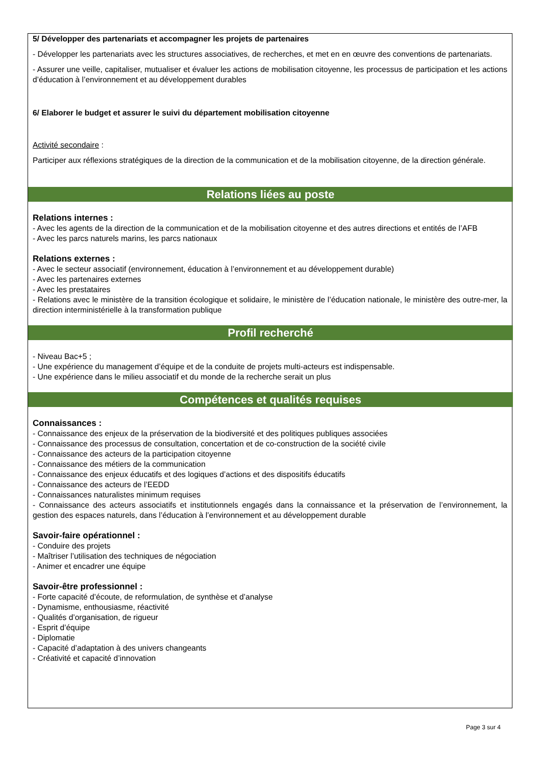5/ Développer des partenariats et accompagner les projets de partenaires
- Développer les partenariats avec les structures associatives, de recherches, et met en en œuvre des conventions de partenariats.
- Assurer une veille, capitaliser, mutualiser et évaluer les actions de mobilisation citoyenne, les processus de participation et les actions d’éducation à l’environnement et au développement durables
6/ Elaborer le budget et assurer le suivi du département mobilisation citoyenne
Activité secondaire :
Participer aux réflexions stratégiques de la direction de la communication et de la mobilisation citoyenne, de la direction générale.
Relations liées au poste
Relations internes :
- Avec les agents de la direction de la communication et de la mobilisation citoyenne et des autres directions et entités de l’AFB
- Avec les parcs naturels marins, les parcs nationaux
Relations externes :
- Avec le secteur associatif (environnement, éducation à l’environnement et au développement durable)
- Avec les partenaires externes
- Avec les prestataires
- Relations avec le ministère de la transition écologique et solidaire, le ministère de l’éducation nationale, le ministère des outre-mer, la direction interministérielle à la transformation publique
Profil recherché
- Niveau Bac+5 ;
- Une expérience du management d’équipe et de la conduite de projets multi-acteurs est indispensable.
- Une expérience dans le milieu associatif et du monde de la recherche serait un plus
Compétences et qualités requises
Connaissances :
- Connaissance des enjeux de la préservation de la biodiversité et des politiques publiques associées
- Connaissance des processus de consultation, concertation et de co-construction de la société civile
- Connaissance des acteurs de la participation citoyenne
- Connaissance des métiers de la communication
- Connaissance des enjeux éducatifs et des logiques d’actions et des dispositifs éducatifs
- Connaissance des acteurs de l’EEDD
- Connaissances naturalistes minimum requises
- Connaissance des acteurs associatifs et institutionnels engagés dans la connaissance et la préservation de l’environnement, la gestion des espaces naturels, dans l’éducation à l’environnement et au développement durable
Savoir-faire opérationnel :
- Conduire des projets
- Maîtriser l’utilisation des techniques de négociation
- Animer et encadrer une équipe
Savoir-être professionnel :
- Forte capacité d’écoute, de reformulation, de synthèse et d’analyse
- Dynamisme, enthousiasme, réactivité
- Qualités d’organisation, de rigueur
- Esprit d’équipe
- Diplomatie
- Capacité d’adaptation à des univers changeants
- Créativité et capacité d’innovation
Page 3 sur 4